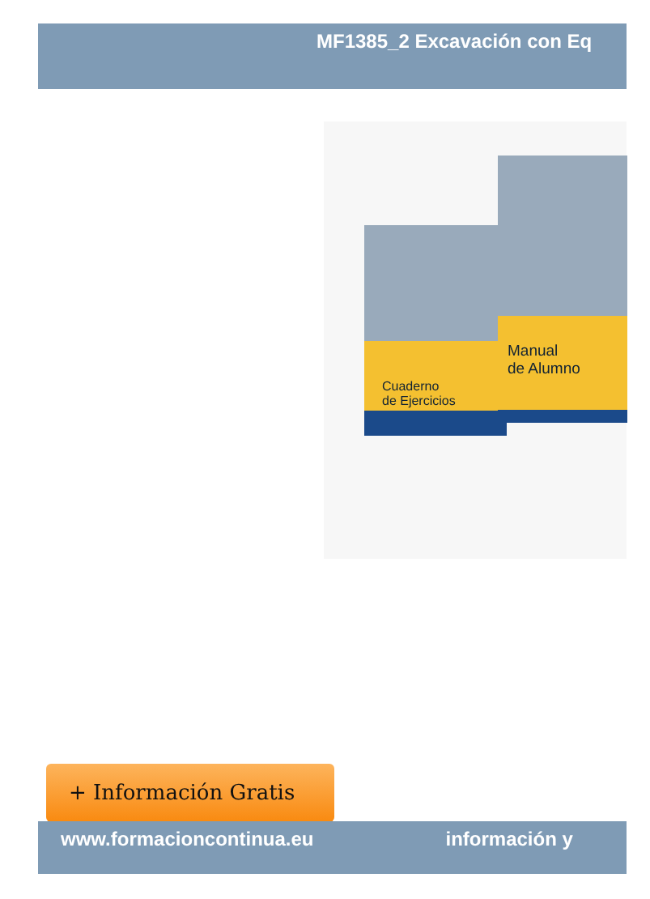MF1385_2 Excavación con Eq
Cuaderno
de Ejercicios
Manual
de Alumno
+ Información Gratis
www.formacioncontinua.eu información y